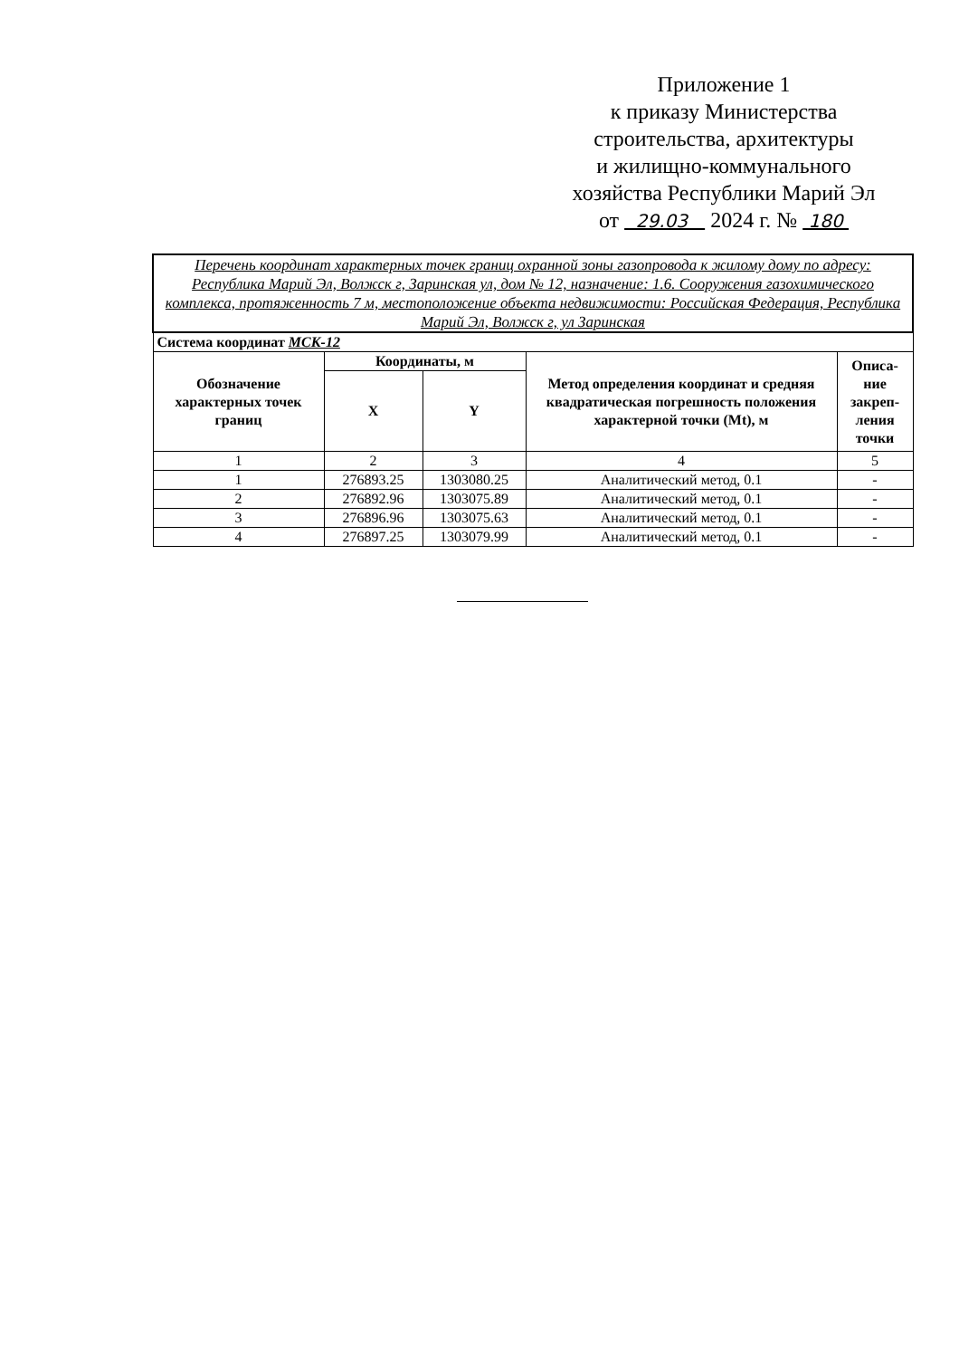Приложение 1
к приказу Министерства
строительства, архитектуры
и жилищно-коммунального
хозяйства Республики Марий Эл
от 29.03 2024 г. № 180
| Перечень координат характерных точек границ охранной зоны газопровода к жилому дому по адресу: Республика Марий Эл, Волжск г, Заринская ул, дом № 12, назначение: 1.6. Сооружения газохимического комплекса, протяженность 7 м, местоположение объекта недвижимости: Российская Федерация, Республика Марий Эл, Волжск г, ул Заринская | | | | |
| Система координат МСК-12 | | | | |
| Обозначение характерных точек границ | Координаты, м | | Метод определения координат и средняя квадратическая погрешность положения характерной точки (Mt), м | Описа-ние закреп-ления точки |
| | X | Y | | |
| 1 | 2 | 3 | 4 | 5 |
| 1 | 276893.25 | 1303080.25 | Аналитический метод, 0.1 | - |
| 2 | 276892.96 | 1303075.89 | Аналитический метод, 0.1 | - |
| 3 | 276896.96 | 1303075.63 | Аналитический метод, 0.1 | - |
| 4 | 276897.25 | 1303079.99 | Аналитический метод, 0.1 | - |